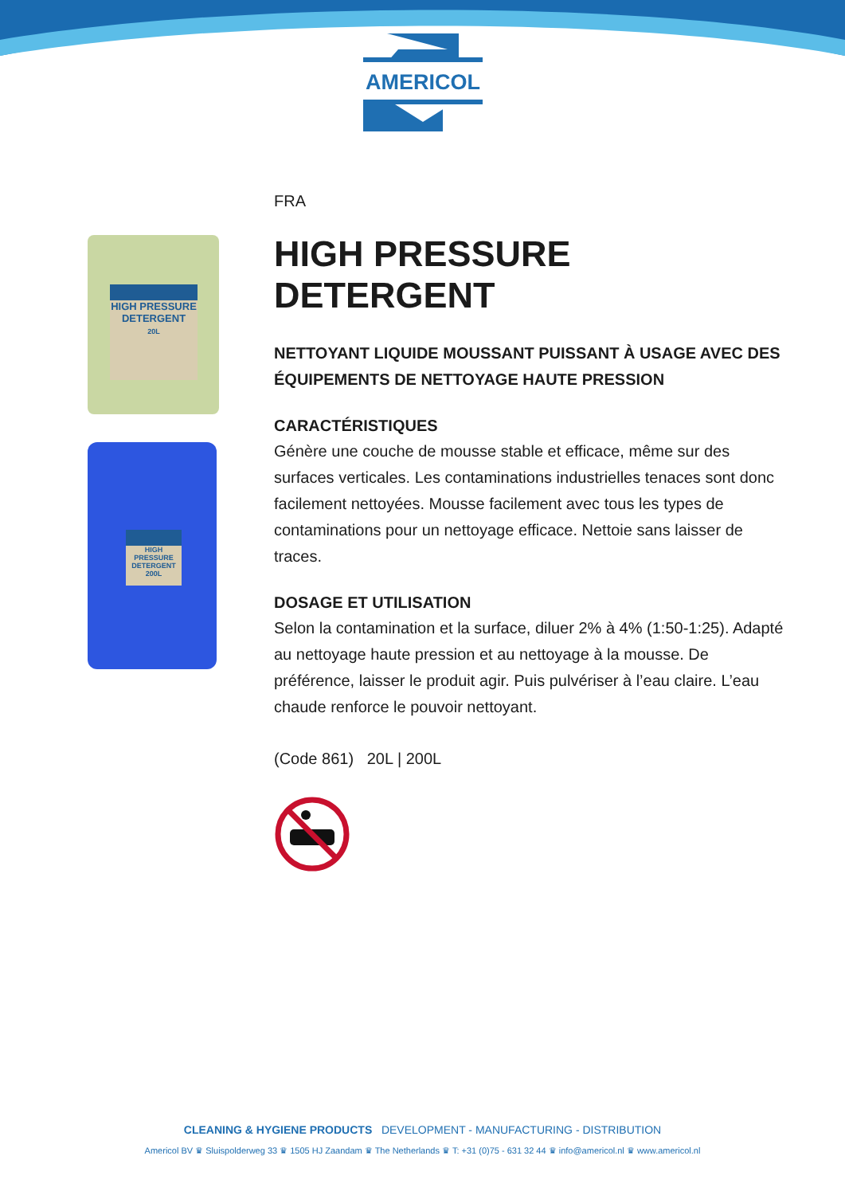AMERICOL
HIGH PRESSURE DETERGENT
20L
HIGH PRESSURE DETERGENT
200L
FRA
HIGH PRESSURE DETERGENT
NETTOYANT LIQUIDE MOUSSANT PUISSANT À USAGE AVEC DES ÉQUIPEMENTS DE NETTOYAGE HAUTE PRESSION
CARACTÉRISTIQUES
Génère une couche de mousse stable et efficace, même sur des surfaces verticales. Les contaminations industrielles tenaces sont donc facilement nettoyées. Mousse facilement avec tous les types de contaminations pour un nettoyage efficace. Nettoie sans laisser de traces.
DOSAGE ET UTILISATION
Selon la contamination et la surface, diluer 2% à 4% (1:50-1:25). Adapté au nettoyage haute pression et au nettoyage à la mousse. De préférence, laisser le produit agir. Puis pulvériser à l’eau claire. L’eau chaude renforce le pouvoir nettoyant.
(Code 861) 20L | 200L
CLEANING & HYGIENE PRODUCTS DEVELOPMENT - MANUFACTURING - DISTRIBUTION
Americol BV ♛ Sluispolderweg 33 ♛ 1505 HJ Zaandam ♛ The Netherlands ♛ T: +31 (0)75 - 631 32 44 ♛ info@americol.nl ♛ www.americol.nl